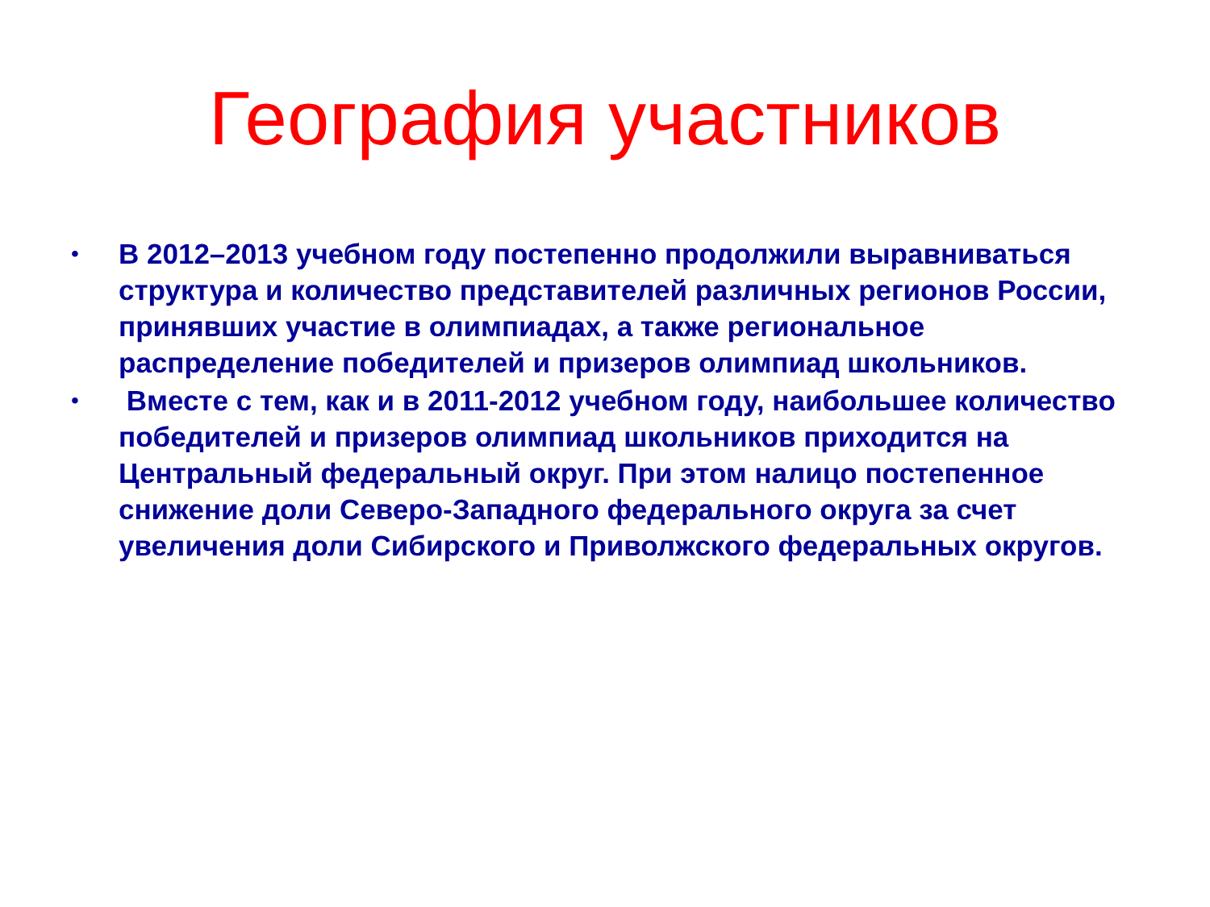География участников
• В 2012–2013 учебном году постепенно продолжили выравниваться структура и количество представителей различных регионов России, принявших участие в олимпиадах, а также региональное распределение победителей и призеров олимпиад школьников.
• Вместе с тем, как и в 2011-2012 учебном году, наибольшее количество победителей и призеров олимпиад школьников приходится на Центральный федеральный округ. При этом налицо постепенное снижение доли Северо-Западного федерального округа за счет увеличения доли Сибирского и Приволжского федеральных округов.